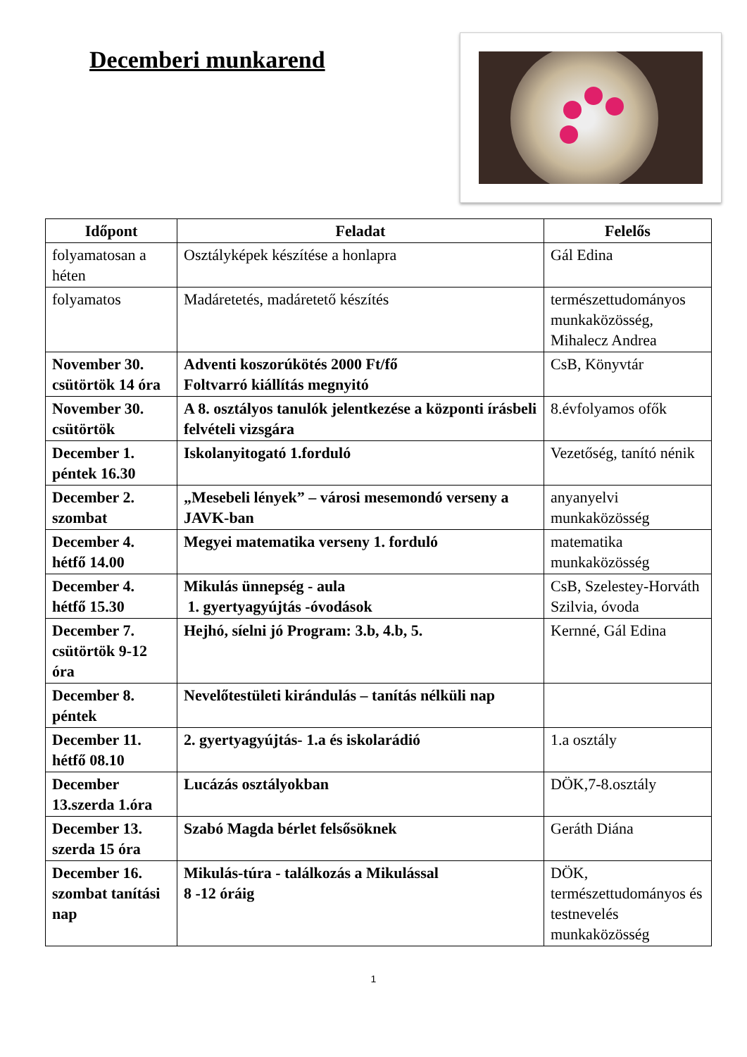Decemberi munkarend
| Időpont | Feladat | Felelős |
| --- | --- | --- |
| folyamatosan a héten | Osztályképek készítése a honlapra | Gál Edina |
| folyamatos | Madáretetés, madáretető készítés | természettudományos munkaközösség, Mihalecz Andrea |
| November 30. csütörtök 14 óra | Adventi koszorúkötés 2000 Ft/fő Foltvarró kiállítás megnyitó | CsB, Könyvtár |
| November 30. csütörtök | A 8. osztályos tanulók jelentkezése a központi írásbeli felvételi vizsgára | 8.évfolyamos ofők |
| December 1. péntek 16.30 | Iskolanyitogató 1.forduló | Vezetőség, tanító nénik |
| December 2. szombat | „Mesebeli lények” – városi mesemondó verseny a JAVK-ban | anyanyelvi munkaközösség |
| December 4. hétfő 14.00 | Megyei matematika verseny 1. forduló | matematika munkaközösség |
| December 4. hétfő 15.30 | Mikulás ünnepség - aula 1. gyertyagyújtás -óvodások | CsB, Szelestey-Horváth Szilvia, óvoda |
| December 7. csütörtök 9-12 óra | Hejhó, síelni jó Program: 3.b, 4.b, 5. | Kernné, Gál Edina |
| December 8. péntek | Nevelőtestületi kirándulás – tanítás nélküli nap | |
| December 11. hétfő 08.10 | 2. gyertyagyújtás- 1.a és iskolarádió | 1.a osztály |
| December 13.szerda 1.óra | Lucázás osztályokban | DÖK,7-8.osztály |
| December 13. szerda 15 óra | Szabó Magda bérlet felsősöknek | Geráth Diána |
| December 16. szombat tanítási nap | Mikulás-túra - találkozás a Mikulással 8 -12 óráig | DÖK, természettudományos és testnevelés munkaközösség |
1